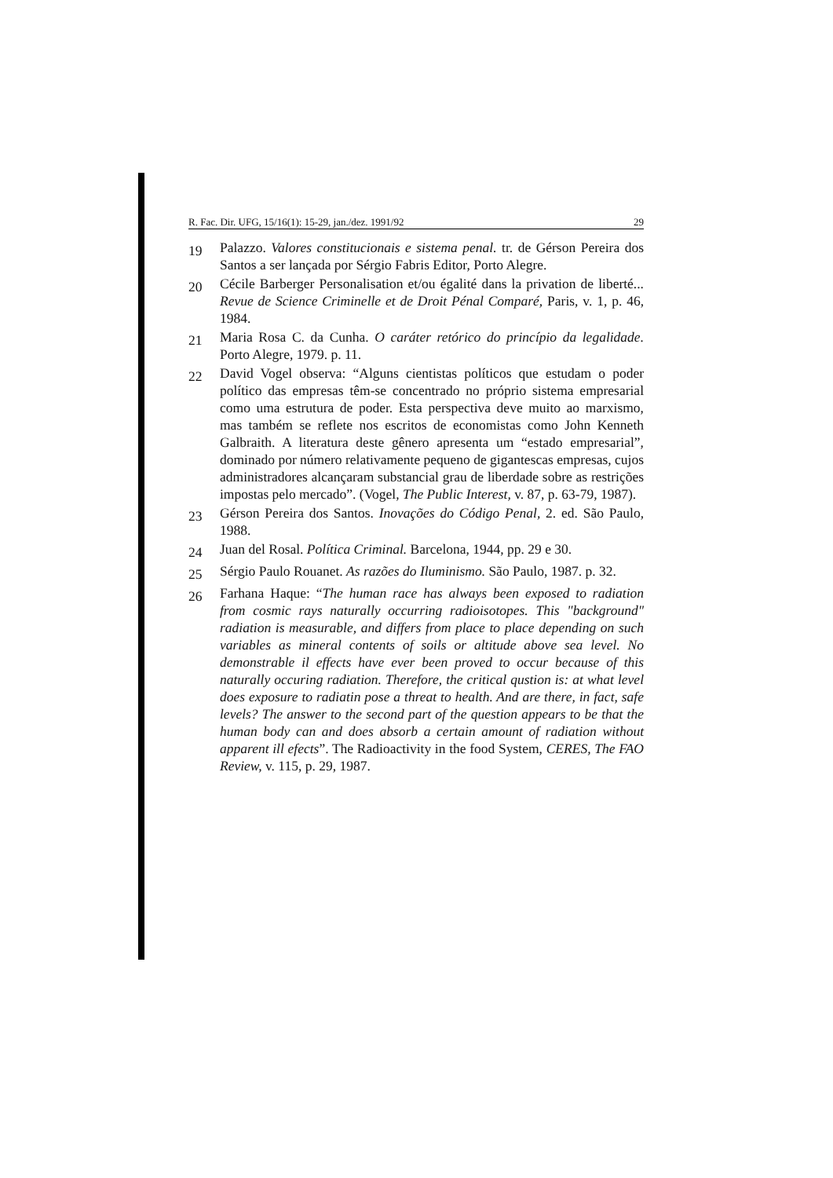R. Fac. Dir. UFG, 15/16(1): 15-29, jan./dez. 1991/92 29
19 Palazzo. Valores constitucionais e sistema penal. tr. de Gérson Pereira dos Santos a ser lançada por Sérgio Fabris Editor, Porto Alegre.
20 Cécile Barberger Personalisation et/ou égalité dans la privation de liberté... Revue de Science Criminelle et de Droit Pénal Comparé, Paris, v. 1, p. 46, 1984.
21 Maria Rosa C. da Cunha. O caráter retórico do princípio da legalidade. Porto Alegre, 1979. p. 11.
22 David Vogel observa: “Alguns cientistas políticos que estudam o poder político das empresas têm-se concentrado no próprio sistema empresarial como uma estrutura de poder. Esta perspectiva deve muito ao marxismo, mas também se reflete nos escritos de economistas como John Kenneth Galbraith. A literatura deste gênero apresenta um “estado empresarial”, dominado por número relativamente pequeno de gigantescas empresas, cujos administradores alcançaram substancial grau de liberdade sobre as restrições impostas pelo mercado”. (Vogel, The Public Interest, v. 87, p. 63-79, 1987).
23 Gérson Pereira dos Santos. Inovações do Código Penal, 2. ed. São Paulo, 1988.
24 Juan del Rosal. Política Criminal. Barcelona, 1944, pp. 29 e 30.
25 Sérgio Paulo Rouanet. As razões do Iluminismo. São Paulo, 1987. p. 32.
26 Farhana Haque: “The human race has always been exposed to radiation from cosmic rays naturally occurring radioisotopes. This "background" radiation is measurable, and differs from place to place depending on such variables as mineral contents of soils or altitude above sea level. No demonstrable il effects have ever been proved to occur because of this naturally occuring radiation. Therefore, the critical qustion is: at what level does exposure to radiatin pose a threat to health. And are there, in fact, safe levels? The answer to the second part of the question appears to be that the human body can and does absorb a certain amount of radiation without apparent ill efects”. The Radioactivity in the food System, CERES, The FAO Review, v. 115, p. 29, 1987.